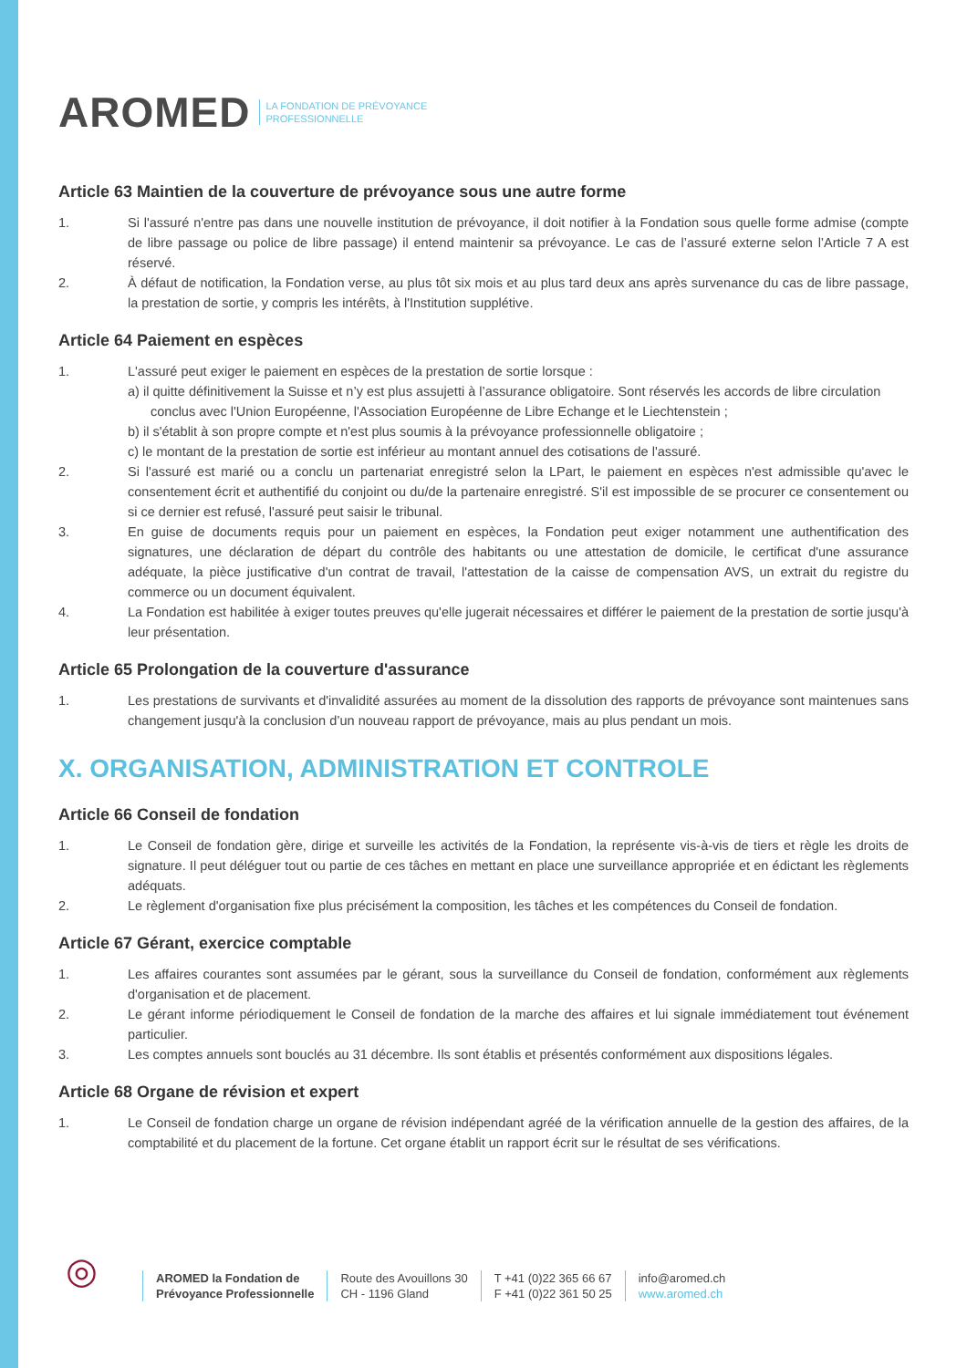AROMED LA FONDATION DE PRÉVOYANCE
PROFESSIONNELLE
Article 63 Maintien de la couverture de prévoyance sous une autre forme
1. Si l'assuré n'entre pas dans une nouvelle institution de prévoyance, il doit notifier à la Fondation sous quelle forme admise (compte de libre passage ou police de libre passage) il entend maintenir sa prévoyance. Le cas de l’assuré externe selon l’Article 7 A est réservé.
2. À défaut de notification, la Fondation verse, au plus tôt six mois et au plus tard deux ans après survenance du cas de libre passage, la prestation de sortie, y compris les intérêts, à l'Institution supplétive.
Article 64 Paiement en espèces
1. L'assuré peut exiger le paiement en espèces de la prestation de sortie lorsque :
a) il quitte définitivement la Suisse et n’y est plus assujetti à l’assurance obligatoire. Sont réservés les accords de libre circulation conclus avec l'Union Européenne, l'Association Européenne de Libre Echange et le Liechtenstein ;
b) il s'établit à son propre compte et n'est plus soumis à la prévoyance professionnelle obligatoire ;
c) le montant de la prestation de sortie est inférieur au montant annuel des cotisations de l'assuré.
2. Si l'assuré est marié ou a conclu un partenariat enregistré selon la LPart, le paiement en espèces n'est admissible qu'avec le consentement écrit et authentifié du conjoint ou du/de la partenaire enregistré. S'il est impossible de se procurer ce consentement ou si ce dernier est refusé, l'assuré peut saisir le tribunal.
3. En guise de documents requis pour un paiement en espèces, la Fondation peut exiger notamment une authentification des signatures, une déclaration de départ du contrôle des habitants ou une attestation de domicile, le certificat d'une assurance adéquate, la pièce justificative d'un contrat de travail, l'attestation de la caisse de compensation AVS, un extrait du registre du commerce ou un document équivalent.
4. La Fondation est habilitée à exiger toutes preuves qu'elle jugerait nécessaires et différer le paiement de la prestation de sortie jusqu'à leur présentation.
Article 65 Prolongation de la couverture d'assurance
1. Les prestations de survivants et d'invalidité assurées au moment de la dissolution des rapports de prévoyance sont maintenues sans changement jusqu'à la conclusion d’un nouveau rapport de prévoyance, mais au plus pendant un mois.
X. ORGANISATION, ADMINISTRATION ET CONTROLE
Article 66 Conseil de fondation
1. Le Conseil de fondation gère, dirige et surveille les activités de la Fondation, la représente vis-à-vis de tiers et règle les droits de signature. Il peut déléguer tout ou partie de ces tâches en mettant en place une surveillance appropriée et en édictant les règlements adéquats.
2. Le règlement d'organisation fixe plus précisément la composition, les tâches et les compétences du Conseil de fondation.
Article 67 Gérant, exercice comptable
1. Les affaires courantes sont assumées par le gérant, sous la surveillance du Conseil de fondation, conformément aux règlements d'organisation et de placement.
2. Le gérant informe périodiquement le Conseil de fondation de la marche des affaires et lui signale immédiatement tout événement particulier.
3. Les comptes annuels sont bouclés au 31 décembre. Ils sont établis et présentés conformément aux dispositions légales.
Article 68 Organe de révision et expert
1. Le Conseil de fondation charge un organe de révision indépendant agréé de la vérification annuelle de la gestion des affaires, de la comptabilité et du placement de la fortune. Cet organe établit un rapport écrit sur le résultat de ses vérifications.
◎
AROMED la Fondation de
Prévoyance Professionnelle
Route des Avouillons 30
CH - 1196 Gland
T +41 (0)22 365 66 67
F +41 (0)22 361 50 25
info@aromed.ch
www.aromed.ch